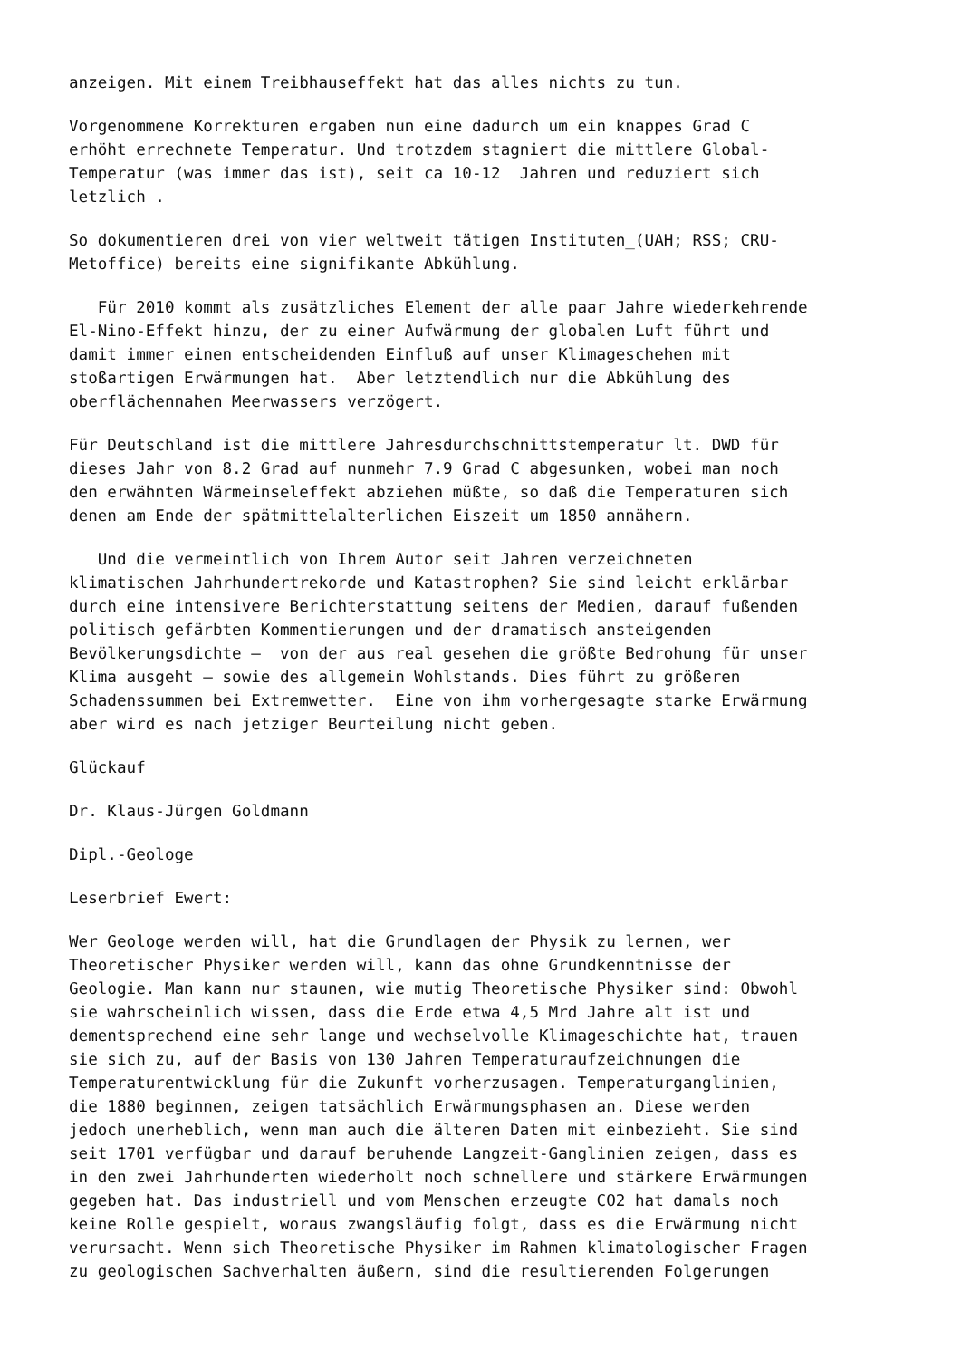anzeigen. Mit einem Treibhauseffekt hat das alles nichts zu tun.
Vorgenommene Korrekturen ergaben nun eine dadurch um ein knappes Grad C erhöht errechnete Temperatur. Und trotzdem stagniert die mittlere Global- Temperatur (was immer das ist), seit ca 10-12 Jahren und reduziert sich letzlich .
So dokumentieren drei von vier weltweit tätigen Instituten_(UAH; RSS; CRU- Metoffice) bereits eine signifikante Abkühlung.
Für 2010 kommt als zusätzliches Element der alle paar Jahre wiederkehrende El-Nino-Effekt hinzu, der zu einer Aufwärmung der globalen Luft führt und damit immer einen entscheidenden Einfluß auf unser Klimageschehen mit stoßartigen Erwärmungen hat. Aber letztendlich nur die Abkühlung des oberflächennahen Meerwassers verzögert.
Für Deutschland ist die mittlere Jahresdurchschnittstemperatur lt. DWD für dieses Jahr von 8.2 Grad auf nunmehr 7.9 Grad C abgesunken, wobei man noch den erwähnten Wärmeinseleffekt abziehen müßte, so daß die Temperaturen sich denen am Ende der spätmittelalterlichen Eiszeit um 1850 annähern.
Und die vermeintlich von Ihrem Autor seit Jahren verzeichneten klimatischen Jahrhundertrekorde und Katastrophen? Sie sind leicht erklärbar durch eine intensivere Berichterstattung seitens der Medien, darauf fußenden politisch gefärbten Kommentierungen und der dramatisch ansteigenden Bevölkerungsdichte – von der aus real gesehen die größte Bedrohung für unser Klima ausgeht – sowie des allgemein Wohlstands. Dies führt zu größeren Schadenssummen bei Extremwetter. Eine von ihm vorhergesagte starke Erwärmung aber wird es nach jetziger Beurteilung nicht geben.
Glückauf
Dr. Klaus-Jürgen Goldmann
Dipl.-Geologe
Leserbrief Ewert:
Wer Geologe werden will, hat die Grundlagen der Physik zu lernen, wer Theoretischer Physiker werden will, kann das ohne Grundkenntnisse der Geologie. Man kann nur staunen, wie mutig Theoretische Physiker sind: Obwohl sie wahrscheinlich wissen, dass die Erde etwa 4,5 Mrd Jahre alt ist und dementsprechend eine sehr lange und wechselvolle Klimageschichte hat, trauen sie sich zu, auf der Basis von 130 Jahren Temperaturaufzeichnungen die Temperaturentwicklung für die Zukunft vorherzusagen. Temperaturganglinien, die 1880 beginnen, zeigen tatsächlich Erwärmungsphasen an. Diese werden jedoch unerheblich, wenn man auch die älteren Daten mit einbezieht. Sie sind seit 1701 verfügbar und darauf beruhende Langzeit-Ganglinien zeigen, dass es in den zwei Jahrhunderten wiederholt noch schnellere und stärkere Erwärmungen gegeben hat. Das industriell und vom Menschen erzeugte CO2 hat damals noch keine Rolle gespielt, woraus zwangsläufig folgt, dass es die Erwärmung nicht verursacht. Wenn sich Theoretische Physiker im Rahmen klimatologischer Fragen zu geologischen Sachverhalten äußern, sind die resultierenden Folgerungen